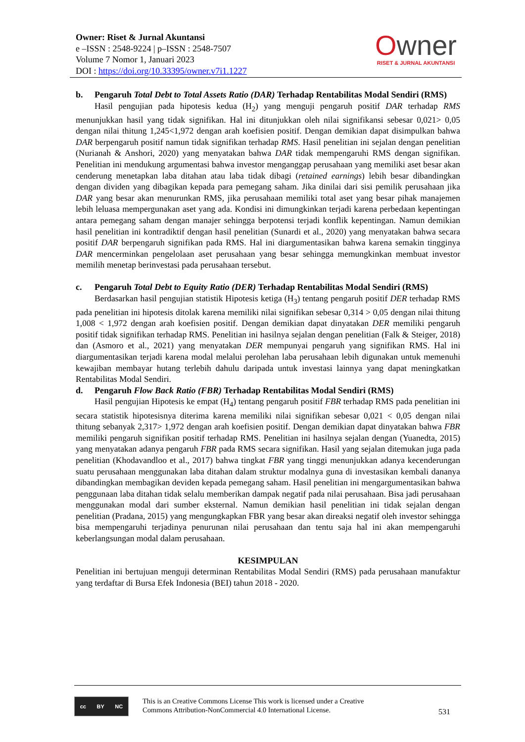Owner: Riset & Jurnal Akuntansi
e –ISSN : 2548-9224 | p–ISSN : 2548-7507
Volume 7 Nomor 1, Januari 2023
DOI : https://doi.org/10.33395/owner.v7i1.1227
Owner
RISET & JURNAL AKUNTANSI
b. Pengaruh Total Debt to Total Assets Ratio (DAR) Terhadap Rentabilitas Modal Sendiri (RMS)
Hasil pengujian pada hipotesis kedua (H<sub>2</sub>) yang menguji pengaruh positif DAR terhadap RMS menunjukkan hasil yang tidak signifikan. Hal ini ditunjukkan oleh nilai signifikansi sebesar 0,021> 0,05 dengan nilai thitung 1,245<1,972 dengan arah koefisien positif. Dengan demikian dapat disimpulkan bahwa DAR berpengaruh positif namun tidak signifikan terhadap RMS. Hasil penelitian ini sejalan dengan penelitian (Nurianah & Anshori, 2020) yang menyatakan bahwa DAR tidak mempengaruhi RMS dengan signifikan. Penelitian ini mendukung argumentasi bahwa investor menganggap perusahaan yang memiliki aset besar akan cenderung menetapkan laba ditahan atau laba tidak dibagi (retained earnings) lebih besar dibandingkan dengan dividen yang dibagikan kepada para pemegang saham. Jika dinilai dari sisi pemilik perusahaan jika DAR yang besar akan menurunkan RMS, jika perusahaan memiliki total aset yang besar pihak manajemen lebih leluasa mempergunakan aset yang ada. Kondisi ini dimungkinkan terjadi karena perbedaan kepentingan antara pemegang saham dengan manajer sehingga berpotensi terjadi konflik kepentingan. Namun demikian hasil penelitian ini kontradiktif dengan hasil penelitian (Sunardi et al., 2020) yang menyatakan bahwa secara positif DAR berpengaruh signifikan pada RMS. Hal ini diargumentasikan bahwa karena semakin tingginya DAR mencerminkan pengelolaan aset perusahaan yang besar sehingga memungkinkan membuat investor memilih menetap berinvestasi pada perusahaan tersebut.
c. Pengaruh Total Debt to Equity Ratio (DER) Terhadap Rentabilitas Modal Sendiri (RMS)
Berdasarkan hasil pengujian statistik Hipotesis ketiga (H<sub>3</sub>) tentang pengaruh positif DER terhadap RMS pada penelitian ini hipotesis ditolak karena memiliki nilai signifikan sebesar 0,314 > 0,05 dengan nilai thitung 1,008 < 1,972 dengan arah koefisien positif. Dengan demikian dapat dinyatakan DER memiliki pengaruh positif tidak signifikan terhadap RMS. Penelitian ini hasilnya sejalan dengan penelitian (Falk & Steiger, 2018) dan (Asmoro et al., 2021) yang menyatakan DER mempunyai pengaruh yang signifikan RMS. Hal ini diargumentasikan terjadi karena modal melalui perolehan laba perusahaan lebih digunakan untuk memenuhi kewajiban membayar hutang terlebih dahulu daripada untuk investasi lainnya yang dapat meningkatkan Rentabilitas Modal Sendiri.
d. Pengaruh Flow Back Ratio (FBR) Terhadap Rentabilitas Modal Sendiri (RMS)
Hasil pengujian Hipotesis ke empat (H<sub>4</sub>) tentang pengaruh positif FBR terhadap RMS pada penelitian ini secara statistik hipotesisnya diterima karena memiliki nilai signifikan sebesar 0,021 < 0,05 dengan nilai thitung sebanyak 2,317> 1,972 dengan arah koefisien positif. Dengan demikian dapat dinyatakan bahwa FBR memiliki pengaruh signifikan positif terhadap RMS. Penelitian ini hasilnya sejalan dengan (Yuanedta, 2015) yang menyatakan adanya pengaruh FBR pada RMS secara signifikan. Hasil yang sejalan ditemukan juga pada penelitian (Khodavandloo et al., 2017) bahwa tingkat FBR yang tinggi menunjukkan adanya kecenderungan suatu perusahaan menggunakan laba ditahan dalam struktur modalnya guna di investasikan kembali dananya dibandingkan membagikan deviden kepada pemegang saham. Hasil penelitian ini mengargumentasikan bahwa penggunaan laba ditahan tidak selalu memberikan dampak negatif pada nilai perusahaan. Bisa jadi perusahaan menggunakan modal dari sumber eksternal. Namun demikian hasil penelitian ini tidak sejalan dengan penelitian (Pradana, 2015) yang mengungkapkan FBR yang besar akan direaksi negatif oleh investor sehingga bisa mempengaruhi terjadinya penurunan nilai perusahaan dan tentu saja hal ini akan mempengaruhi keberlangsungan modal dalam perusahaan.
KESIMPULAN
Penelitian ini bertujuan menguji determinan Rentabilitas Modal Sendiri (RMS) pada perusahaan manufaktur yang terdaftar di Bursa Efek Indonesia (BEI) tahun 2018 - 2020.
cc BY NC
This is an Creative Commons License This work is licensed under a Creative
Commons Attribution-NonCommercial 4.0 International License.
531